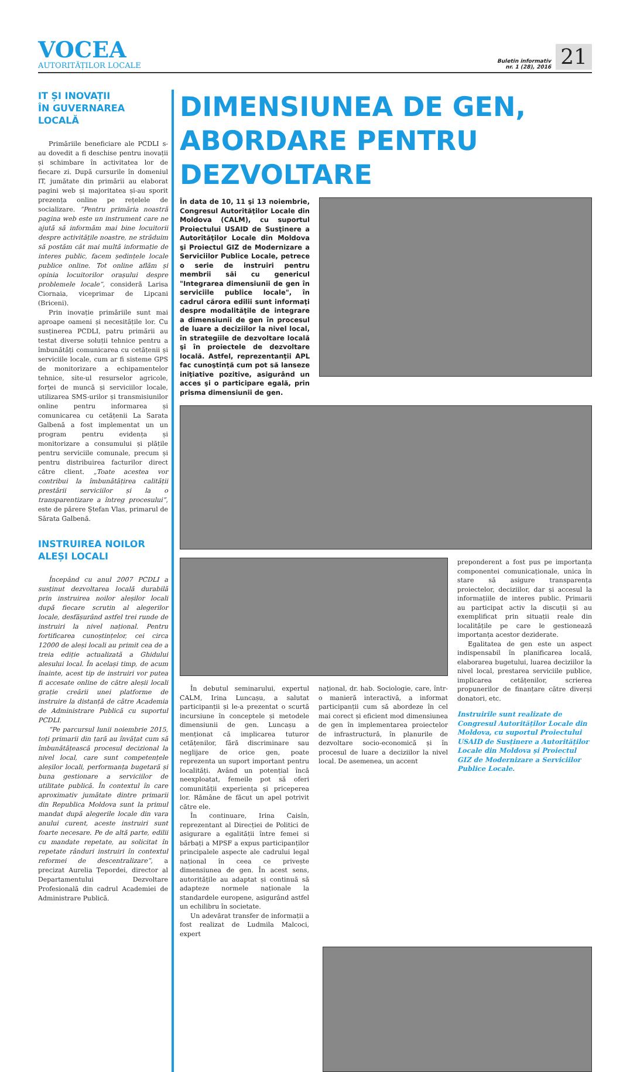VOCEA
AUTORITĂȚILOR LOCALE
Buletin informativ
nr. 1 (28), 2016
21
IT ȘI INOVAȚII
ÎN GUVERNAREA
LOCALĂ
Primăriile beneficiare ale PCDLI s-au dovedit a fi deschise pentru inovații și schimbare în activitatea lor de fiecare zi. După cursurile în domeniul IT, jumătate din primării au elaborat pagini web și majoritatea și-au sporit prezența online pe rețelele de socializare. ”Pentru primăria noastră pagina web este un instrument care ne ajută să informăm mai bine locuitorii despre activitățile noastre, ne străduim să postăm cât mai multă informație de interes public, facem ședințele locale publice online. Tot online aflăm și opinia locuitorilor orașului despre problemele locale”, consideră Larisa Ciornaia, viceprimar de Lipcani (Briceni).
Prin inovație primăriile sunt mai aproape oameni și necesitățile lor. Cu susținerea PCDLI, patru primării au testat diverse soluții tehnice pentru a îmbunătăți comunicarea cu cetățenii și serviciile locale, cum ar fi sisteme GPS de monitorizare a echipamentelor tehnice, site-ul resurselor agricole, forței de muncă și serviciilor locale, utilizarea SMS-urilor și transmisiunilor online pentru informarea și comunicarea cu cetățenii La Sarata Galbenă a fost implementat un un program pentru evidența și monitorizare a consumului și plățile pentru serviciile comunale, precum și pentru distribuirea facturilor direct către client. „Toate acestea vor contribui la îmbunătățirea calității prestării serviciilor și la o transparentizare a întreg procesului”, este de părere Ștefan Vlas, primarul de Sărata Galbenă.
INSTRUIREA NOILOR
ALEȘI LOCALI
Începând cu anul 2007 PCDLI a susținut dezvoltarea locală durabilă prin instruirea noilor aleșilor locali după fiecare scrutin al alegerilor locale, desfășurând astfel trei runde de instruiri la nivel național. Pentru fortificarea cunoștințelor, cei circa 12000 de aleși locali au primit cea de a treia ediție actualizată a Ghidului alesului local. În același timp, de acum înainte, acest tip de instruiri vor putea fi accesate online de către aleșii locali grație creării unei platforme de instruire la distanță de către Academia de Administrare Publică cu suportul PCDLI.
“Pe parcursul lunii noiembrie 2015, toți primarii din țară au învățat cum să îmbunătățească procesul decizional la nivel local, care sunt competențele aleșilor locali, performanța bugetară și buna gestionare a serviciilor de utilitate publică. În contextul în care aproximativ jumătate dintre primarii din Republica Moldova sunt la primul mandat după alegerile locale din vara anului curent, aceste instruiri sunt foarte necesare. Pe de altă parte, edilii cu mandate repetate, au solicitat în repetate rânduri instruiri în contextul reformei de descentralizare”, a precizat Aurelia Țepordei, director al Departamentului Dezvoltare Profesională din cadrul Academiei de Administrare Publică.
DIMENSIUNEA DE GEN, ABORDARE PENTRU DEZVOLTARE
În data de 10, 11 şi 13 noiembrie, Congresul Autorităţilor Locale din Moldova (CALM), cu suportul Proiectului USAID de Susţinere a Autorităţilor Locale din Moldova şi Proiectul GIZ de Modernizare a Serviciilor Publice Locale, petrece o serie de instruiri pentru membrii săi cu genericul "Integrarea dimensiunii de gen în serviciile publice locale", în cadrul cărora edilii sunt informaţi despre modalităţile de integrare a dimensiunii de gen în procesul de luare a deciziilor la nivel local, în strategiile de dezvoltare locală şi în proiectele de dezvoltare locală. Astfel, reprezentanţii APL fac cunoştinţă cum pot să lanseze iniţiative pozitive, asigurând un acces şi o participare egală, prin prisma dimensiunii de gen.
În debutul seminarului, expertul CALM, Irina Luncașu, a salutat participanții și le-a prezentat o scurtă incursiune în conceptele și metodele dimensiunii de gen. Luncașu a menționat că implicarea tuturor cetățenilor, fără discriminare sau neglijare de orice gen, poate reprezenta un suport important pentru localități. Având un potențial încă neexploatat, femeile pot să oferi comunității experiența și priceperea lor. Rămâne de făcut un apel potrivit către ele.
În continuare, Irina Caisîn, reprezentant al Direcției de Politici de asigurare a egalității între femei si bărbați a MPSF a expus participanților principalele aspecte ale cadrului legal național în ceea ce privește dimensiunea de gen. În acest sens, autoritățile au adaptat și continuă să adapteze normele naționale la standardele europene, asigurând astfel un echilibru în societate.
Un adevărat transfer de informații a fost realizat de Ludmila Malcoci, expert
național, dr. hab. Sociologie, care, într-o manieră interactivă, a informat participanții cum să abordeze în cel mai corect și eficient mod dimensiunea de gen în implementarea proiectelor de infrastructură, în planurile de dezvoltare socio-economică și în procesul de luare a deciziilor la nivel local. De asemenea, un accent
preponderent a fost pus pe importanța componentei comunicaționale, unica în stare să asigure transparența proiectelor, deciziilor, dar și accesul la informațiile de interes public. Primarii au participat activ la discuții și au exemplificat prin situații reale din localitățile pe care le gestionează importanța acestor deziderate.
Egalitatea de gen este un aspect indispensabil în planificarea locală, elaborarea bugetului, luarea deciziilor la nivel local, prestarea serviciile publice, implicarea cetățenilor, scrierea propunerilor de finanțare către diverși donatori, etc.
Instruirile sunt realizate de Congresul Autorităților Locale din Moldova, cu suportul Proiectului USAID de Susținere a Autorităților Locale din Moldova și Proiectul GIZ de Modernizare a Serviciilor Publice Locale.